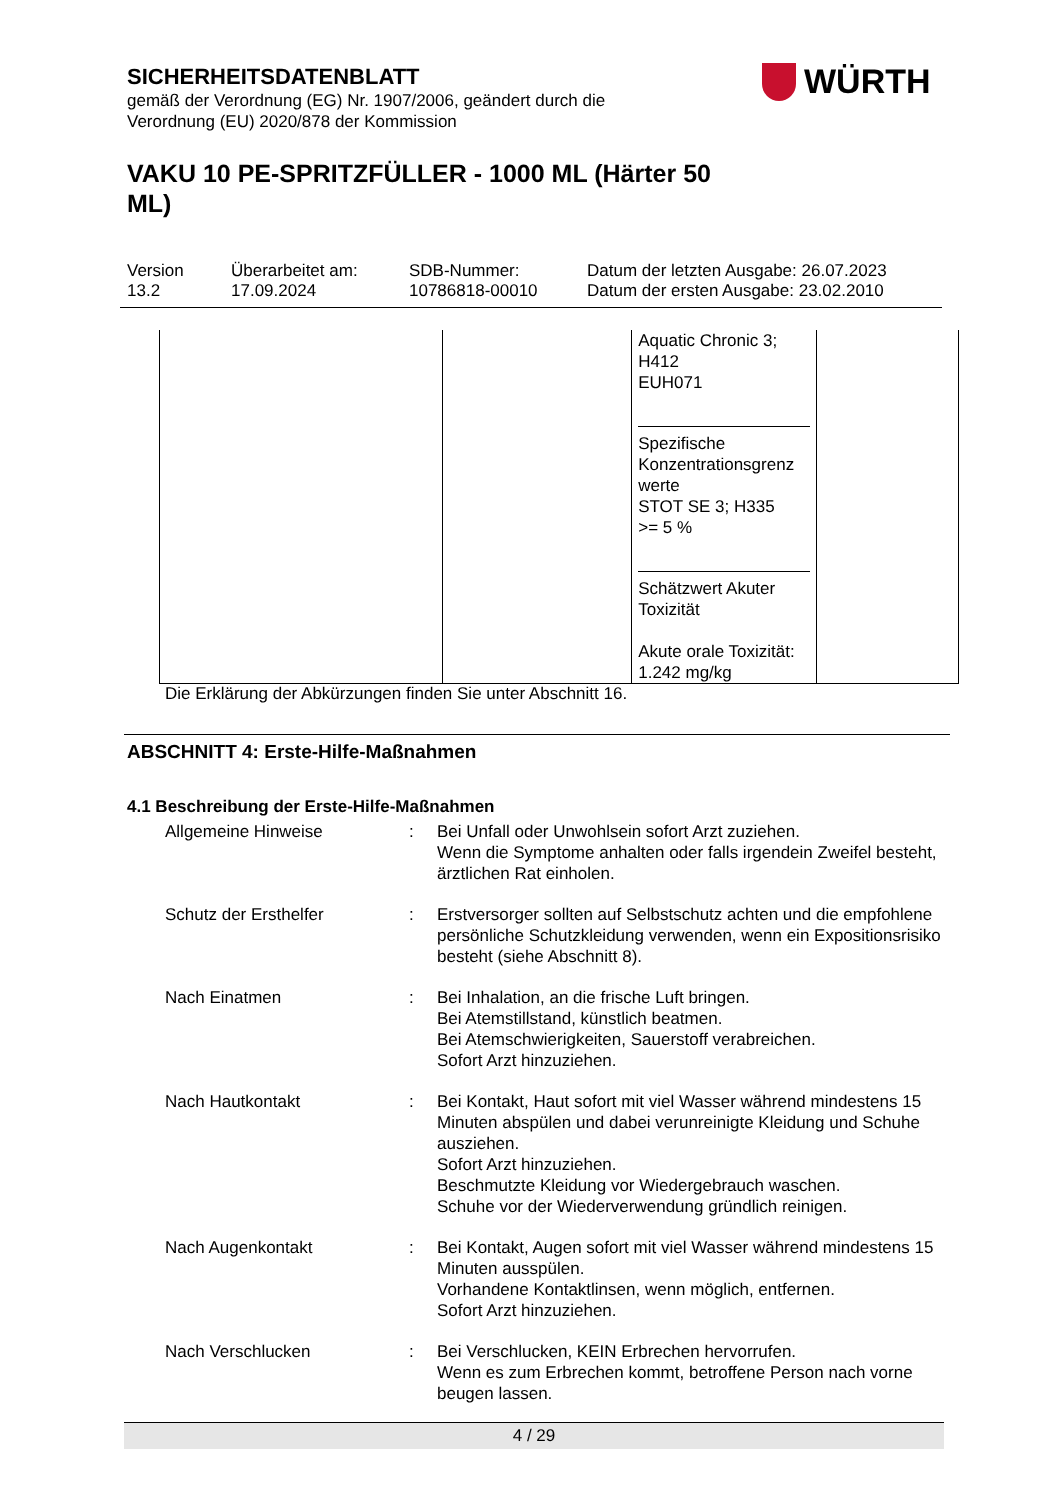SICHERHEITSDATENBLATT
gemäß der Verordnung (EG) Nr. 1907/2006, geändert durch die
Verordnung (EU) 2020/878 der Kommission
VAKU 10 PE-SPRITZFÜLLER - 1000 ML (Härter 50 ML)
WÜRTH
Version
13.2
Überarbeitet am:
17.09.2024
SDB-Nummer:
10786818-00010
Datum der letzten Ausgabe: 26.07.2023
Datum der ersten Ausgabe: 23.02.2010
| | | Aquatic Chronic 3; H412 EUH071 Spezifische Konzentrationsgrenz werte STOT SE 3; H335 >= 5 % Schätzwert Akuter Toxizität Akute orale Toxizität: 1.242 mg/kg | |
Die Erklärung der Abkürzungen finden Sie unter Abschnitt 16.
ABSCHNITT 4: Erste-Hilfe-Maßnahmen
4.1 Beschreibung der Erste-Hilfe-Maßnahmen
| Allgemeine Hinweise | : | Bei Unfall oder Unwohlsein sofort Arzt zuziehen. Wenn die Symptome anhalten oder falls irgendein Zweifel besteht, ärztlichen Rat einholen. |
| Schutz der Ersthelfer | : | Erstversorger sollten auf Selbstschutz achten und die empfohlene persönliche Schutzkleidung verwenden, wenn ein Expositionsrisiko besteht (siehe Abschnitt 8). |
| Nach Einatmen | : | Bei Inhalation, an die frische Luft bringen. Bei Atemstillstand, künstlich beatmen. Bei Atemschwierigkeiten, Sauerstoff verabreichen. Sofort Arzt hinzuziehen. |
| Nach Hautkontakt | : | Bei Kontakt, Haut sofort mit viel Wasser während mindestens 15 Minuten abspülen und dabei verunreinigte Kleidung und Schuhe ausziehen. Sofort Arzt hinzuziehen. Beschmutzte Kleidung vor Wiedergebrauch waschen. Schuhe vor der Wiederverwendung gründlich reinigen. |
| Nach Augenkontakt | : | Bei Kontakt, Augen sofort mit viel Wasser während mindestens 15 Minuten ausspülen. Vorhandene Kontaktlinsen, wenn möglich, entfernen. Sofort Arzt hinzuziehen. |
| Nach Verschlucken | : | Bei Verschlucken, KEIN Erbrechen hervorrufen. Wenn es zum Erbrechen kommt, betroffene Person nach vorne beugen lassen. |
4 / 29